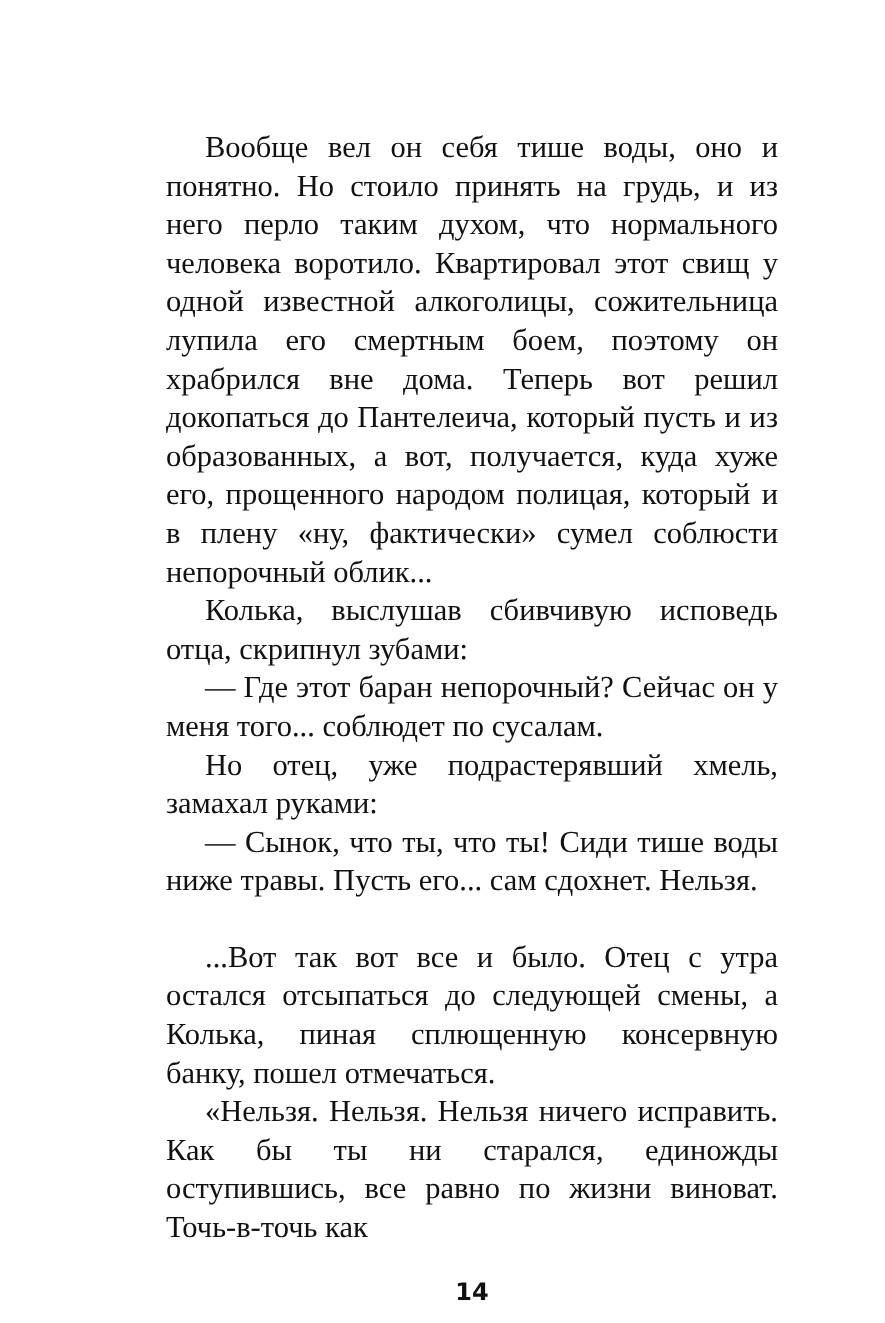Вообще вел он себя тише воды, оно и понятно. Но стоило принять на грудь, и из него перло таким духом, что нормального человека воротило. Квартировал этот свищ у одной известной алкоголицы, сожительница лупила его смертным боем, поэтому он храбрился вне дома. Теперь вот решил докопаться до Пантелеича, который пусть и из образованных, а вот, получается, куда хуже его, прощенного народом полицая, который и в плену «ну, фактически» сумел соблюсти непорочный облик...
Колька, выслушав сбивчивую исповедь отца, скрипнул зубами:
— Где этот баран непорочный? Сейчас он у меня того... соблюдет по сусалам.
Но отец, уже подрастерявший хмель, замахал руками:
— Сынок, что ты, что ты! Сиди тише воды ниже травы. Пусть его... сам сдохнет. Нельзя.
...Вот так вот все и было. Отец с утра остался отсыпаться до следующей смены, а Колька, пиная сплющенную консервную банку, пошел отмечаться.
«Нельзя. Нельзя. Нельзя ничего исправить. Как бы ты ни старался, единожды оступившись, все равно по жизни виноват. Точь-в-точь как
14